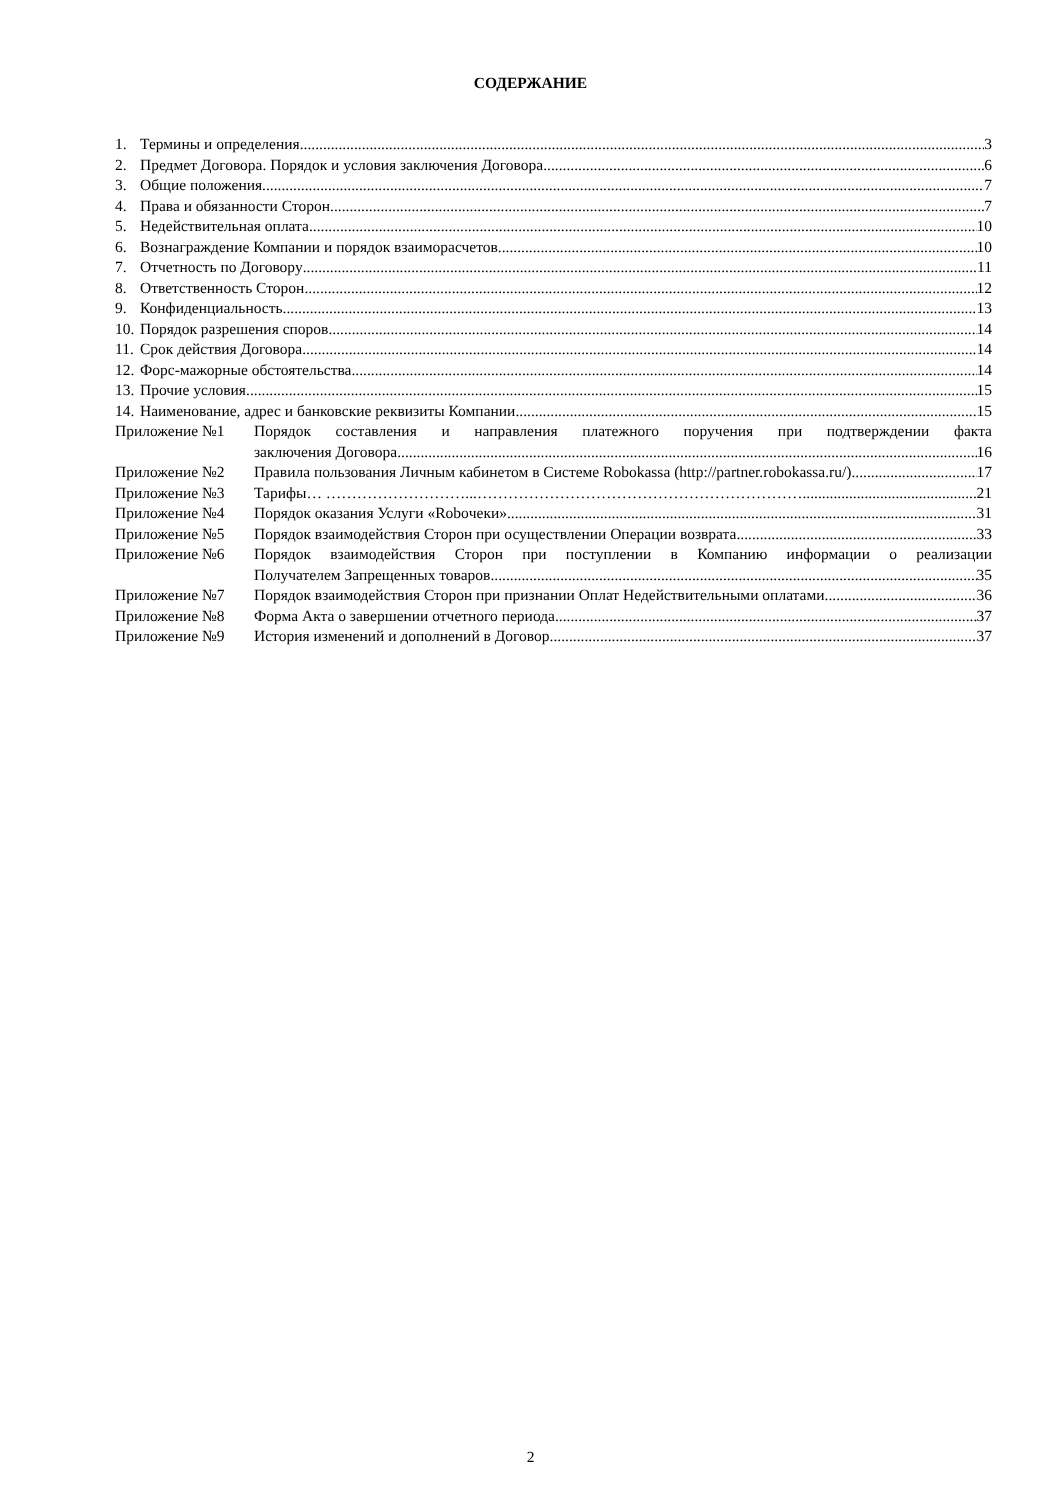СОДЕРЖАНИЕ
1. Термины и определения 3
2. Предмет Договора. Порядок и условия заключения Договора 6
3. Общие положения 7
4. Права и обязанности Сторон 7
5. Недействительная оплата 10
6. Вознаграждение Компании и порядок взаиморасчетов 10
7. Отчетность по Договору 11
8. Ответственность Сторон 12
9. Конфиденциальность 13
10. Порядок разрешения споров 14
11. Срок действия Договора 14
12. Форс-мажорные обстоятельства 14
13. Прочие условия 15
14. Наименование, адрес и банковские реквизиты Компании 15
Приложение №1 Порядок составления и направления платежного поручения при подтверждении факта
заключения Договора 16
Приложение №2 Правила пользования Личным кабинетом в Системе Robokassa (http://partner.robokassa.ru/) 17
Приложение №3 Тарифы… ………………………...……………………………………………………….. 21
Приложение №4 Порядок оказания Услуги «Roboчеки» 31
Приложение №5 Порядок взаимодействия Сторон при осуществлении Операции возврата 33
Приложение №6 Порядок взаимодействия Сторон при поступлении в Компанию информации о реализации
Получателем Запрещенных товаров 35
Приложение №7 Порядок взаимодействия Сторон при признании Оплат Недействительными оплатами 36
Приложение №8 Форма Акта о завершении отчетного периода 37
Приложение №9 История изменений и дополнений в Договор 37
2